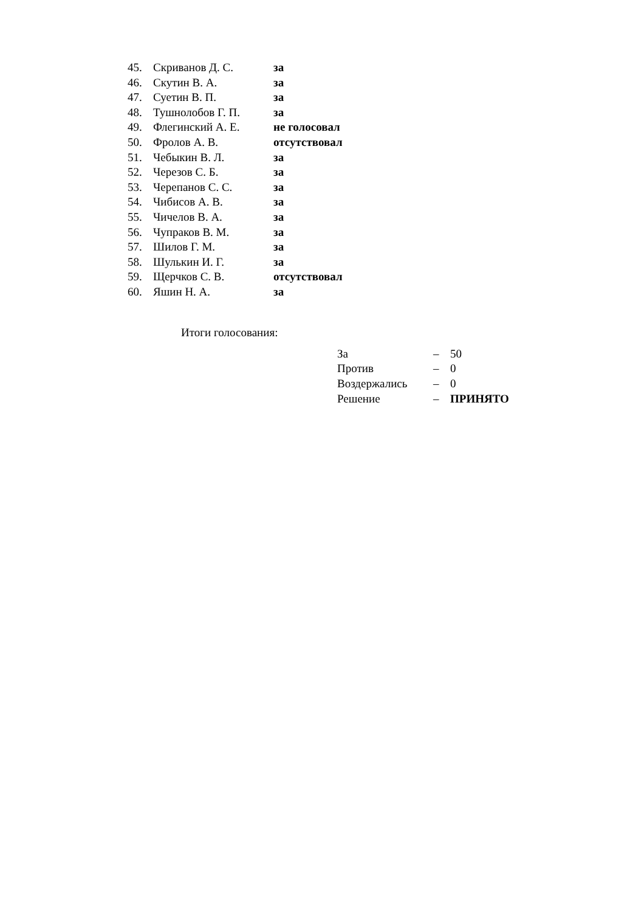| 45. | Скриванов Д. С. | за |
| 46. | Скутин В. А. | за |
| 47. | Суетин В. П. | за |
| 48. | Тушнолобов Г. П. | за |
| 49. | Флегинский А. Е. | не голосовал |
| 50. | Фролов А. В. | отсутствовал |
| 51. | Чебыкин В. Л. | за |
| 52. | Черезов С. Б. | за |
| 53. | Черепанов С. С. | за |
| 54. | Чибисов А. В. | за |
| 55. | Чичелов В. А. | за |
| 56. | Чупраков В. М. | за |
| 57. | Шилов Г. М. | за |
| 58. | Шулькин И. Г. | за |
| 59. | Щерчков С. В. | отсутствовал |
| 60. | Яшин Н. А. | за |
Итоги голосования:
| За | – | 50 |
| Против | – | 0 |
| Воздержались | – | 0 |
| Решение | – | ПРИНЯТО |